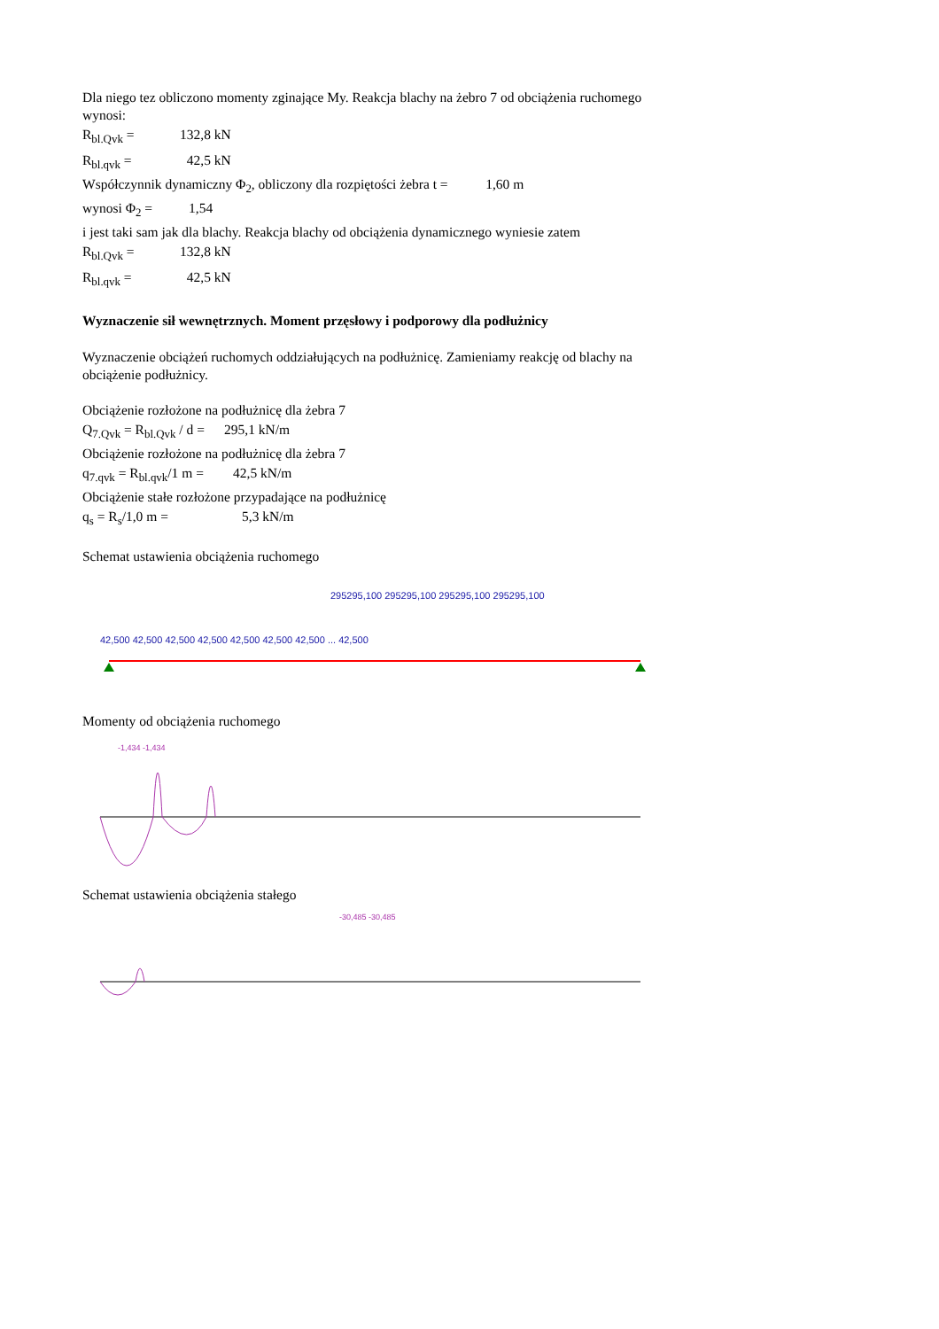Dla niego tez obliczono momenty zginające My. Reakcja blachy na żebro 7 od obciążenia ruchomego wynosi:
R<sub>bl.Qvk</sub> = 132,8 kN
R<sub>bl.qvk</sub> = 42,5 kN
Współczynnik dynamiczny Φ<sub>2</sub>, obliczony dla rozpiętości żebra t = 1,60 m
wynosi Φ<sub>2</sub> = 1,54
i jest taki sam jak dla blachy. Reakcja blachy od obciążenia dynamicznego wyniesie zatem
R<sub>bl.Qvk</sub> = 132,8 kN
R<sub>bl.qvk</sub> = 42,5 kN
Wyznaczenie sił wewnętrznych. Moment przęsłowy i podporowy dla podłużnicy
Wyznaczenie obciążeń ruchomych oddziałujących na podłużnicę. Zamieniamy reakcję od blachy na obciążenie podłużnicy.
Obciążenie rozłożone na podłużnicę dla żebra 7
Q<sub>7.Qvk</sub> = R<sub>bl.Qvk</sub> / d = 295,1 kN/m
Obciążenie rozłożone na podłużnicę dla żebra 7
q<sub>7.qvk</sub> = R<sub>bl.qvk</sub>/1 m = 42,5 kN/m
Obciążenie stałe rozłożone przypadające na podłużnicę
q<sub>s</sub> = R<sub>s</sub>/1,0 m = 5,3 kN/m
Schemat ustawienia obciążenia ruchomego
295295,100 295295,100 295295,100 295295,100
42,500 42,500 42,500 42,500 42,500 42,500 42,500 ... 42,500
Momenty od obciążenia ruchomego
-1,434 -1,434
Schemat ustawienia obciążenia stałego
-30,485 -30,485